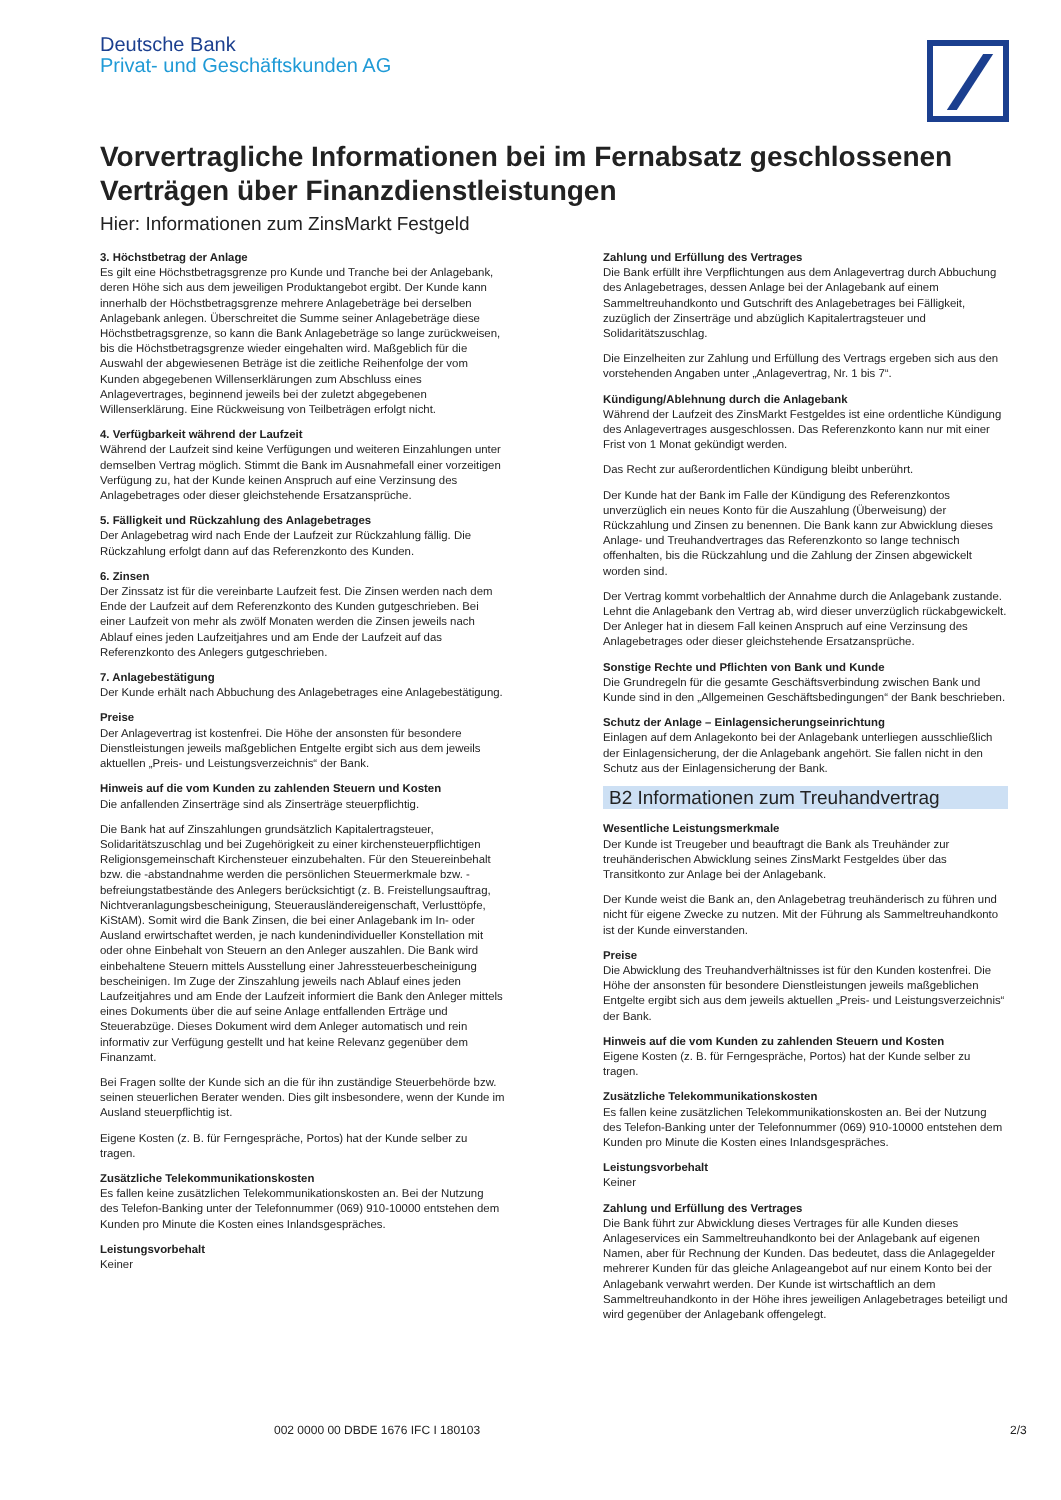Deutsche Bank
Privat- und Geschäftskunden AG
Vorvertragliche Informationen bei im Fernabsatz geschlossenen Verträgen über Finanzdienstleistungen
Hier: Informationen zum ZinsMarkt Festgeld
3. Höchstbetrag der Anlage
Es gilt eine Höchstbetragsgrenze pro Kunde und Tranche bei der Anlagebank, deren Höhe sich aus dem jeweiligen Produktangebot ergibt. Der Kunde kann innerhalb der Höchstbetragsgrenze mehrere Anlagebeträge bei derselben Anlagebank anlegen. Überschreitet die Summe seiner Anlagebeträge diese Höchstbetragsgrenze, so kann die Bank Anlagebeträge so lange zurückweisen, bis die Höchstbetragsgrenze wieder eingehalten wird. Maßgeblich für die Auswahl der abgewiesenen Beträge ist die zeitliche Reihenfolge der vom Kunden abgegebenen Willenserklärungen zum Abschluss eines Anlagevertrages, beginnend jeweils bei der zuletzt abgegebenen Willenserklärung. Eine Rückweisung von Teilbeträgen erfolgt nicht.
4. Verfügbarkeit während der Laufzeit
Während der Laufzeit sind keine Verfügungen und weiteren Einzahlungen unter demselben Vertrag möglich. Stimmt die Bank im Ausnahmefall einer vorzeitigen Verfügung zu, hat der Kunde keinen Anspruch auf eine Verzinsung des Anlagebetrages oder dieser gleichstehende Ersatzansprüche.
5. Fälligkeit und Rückzahlung des Anlagebetrages
Der Anlagebetrag wird nach Ende der Laufzeit zur Rückzahlung fällig. Die Rückzahlung erfolgt dann auf das Referenzkonto des Kunden.
6. Zinsen
Der Zinssatz ist für die vereinbarte Laufzeit fest. Die Zinsen werden nach dem Ende der Laufzeit auf dem Referenzkonto des Kunden gutgeschrieben. Bei einer Laufzeit von mehr als zwölf Monaten werden die Zinsen jeweils nach Ablauf eines jeden Laufzeitjahres und am Ende der Laufzeit auf das Referenzkonto des Anlegers gutgeschrieben.
7. Anlagebestätigung
Der Kunde erhält nach Abbuchung des Anlagebetrages eine Anlagebestätigung.
Preise
Der Anlagevertrag ist kostenfrei. Die Höhe der ansonsten für besondere Dienstleistungen jeweils maßgeblichen Entgelte ergibt sich aus dem jeweils aktuellen „Preis- und Leistungsverzeichnis“ der Bank.
Hinweis auf die vom Kunden zu zahlenden Steuern und Kosten
Die anfallenden Zinserträge sind als Zinserträge steuerpflichtig.
Die Bank hat auf Zinszahlungen grundsätzlich Kapitalertragsteuer, Solidaritätszuschlag und bei Zugehörigkeit zu einer kirchensteuerpflichtigen Religionsgemeinschaft Kirchensteuer einzubehalten. Für den Steuereinbehalt bzw. die -abstandnahme werden die persönlichen Steuermerkmale bzw. -befreiungstatbestände des Anlegers berücksichtigt (z. B. Freistellungsauftrag, Nichtveranlagungsbescheinigung, Steuerausländereigenschaft, Verlusttöpfe, KiStAM). Somit wird die Bank Zinsen, die bei einer Anlagebank im In- oder Ausland erwirtschaftet werden, je nach kundenindividueller Konstellation mit oder ohne Einbehalt von Steuern an den Anleger auszahlen. Die Bank wird einbehaltene Steuern mittels Ausstellung einer Jahressteuerbescheinigung bescheinigen. Im Zuge der Zinszahlung jeweils nach Ablauf eines jeden Laufzeitjahres und am Ende der Laufzeit informiert die Bank den Anleger mittels eines Dokuments über die auf seine Anlage entfallenden Erträge und Steuerabzüge. Dieses Dokument wird dem Anleger automatisch und rein informativ zur Verfügung gestellt und hat keine Relevanz gegenüber dem Finanzamt.
Bei Fragen sollte der Kunde sich an die für ihn zuständige Steuerbehörde bzw. seinen steuerlichen Berater wenden. Dies gilt insbesondere, wenn der Kunde im Ausland steuerpflichtig ist.
Eigene Kosten (z. B. für Ferngespräche, Portos) hat der Kunde selber zu tragen.
Zusätzliche Telekommunikationskosten
Es fallen keine zusätzlichen Telekommunikationskosten an. Bei der Nutzung des Telefon-Banking unter der Telefonnummer (069) 910-10000 entstehen dem Kunden pro Minute die Kosten eines Inlandsgespräches.
Leistungsvorbehalt
Keiner
Zahlung und Erfüllung des Vertrages
Die Bank erfüllt ihre Verpflichtungen aus dem Anlagevertrag durch Abbuchung des Anlagebetrages, dessen Anlage bei der Anlagebank auf einem Sammeltreuhandkonto und Gutschrift des Anlagebetrages bei Fälligkeit, zuzüglich der Zinserträge und abzüglich Kapitalertragsteuer und Solidaritätszuschlag.
Die Einzelheiten zur Zahlung und Erfüllung des Vertrags ergeben sich aus den vorstehenden Angaben unter „Anlagevertrag, Nr. 1 bis 7“.
Kündigung/Ablehnung durch die Anlagebank
Während der Laufzeit des ZinsMarkt Festgeldes ist eine ordentliche Kündigung des Anlagevertrages ausgeschlossen. Das Referenzkonto kann nur mit einer Frist von 1 Monat gekündigt werden.
Das Recht zur außerordentlichen Kündigung bleibt unberührt.
Der Kunde hat der Bank im Falle der Kündigung des Referenzkontos unverzüglich ein neues Konto für die Auszahlung (Überweisung) der Rückzahlung und Zinsen zu benennen. Die Bank kann zur Abwicklung dieses Anlage- und Treuhandvertrages das Referenzkonto so lange technisch offenhalten, bis die Rückzahlung und die Zahlung der Zinsen abgewickelt worden sind.
Der Vertrag kommt vorbehaltlich der Annahme durch die Anlagebank zustande. Lehnt die Anlagebank den Vertrag ab, wird dieser unverzüglich rückabgewickelt. Der Anleger hat in diesem Fall keinen Anspruch auf eine Verzinsung des Anlagebetrages oder dieser gleichstehende Ersatzansprüche.
Sonstige Rechte und Pflichten von Bank und Kunde
Die Grundregeln für die gesamte Geschäftsverbindung zwischen Bank und Kunde sind in den „Allgemeinen Geschäftsbedingungen“ der Bank beschrieben.
Schutz der Anlage – Einlagensicherungseinrichtung
Einlagen auf dem Anlagekonto bei der Anlagebank unterliegen ausschließlich der Einlagensicherung, der die Anlagebank angehört. Sie fallen nicht in den Schutz aus der Einlagensicherung der Bank.
B2 Informationen zum Treuhandvertrag
Wesentliche Leistungsmerkmale
Der Kunde ist Treugeber und beauftragt die Bank als Treuhänder zur treuhänderischen Abwicklung seines ZinsMarkt Festgeldes über das Transitkonto zur Anlage bei der Anlagebank.
Der Kunde weist die Bank an, den Anlagebetrag treuhänderisch zu führen und nicht für eigene Zwecke zu nutzen. Mit der Führung als Sammeltreuhandkonto ist der Kunde einverstanden.
Preise
Die Abwicklung des Treuhandverhältnisses ist für den Kunden kostenfrei. Die Höhe der ansonsten für besondere Dienstleistungen jeweils maßgeblichen Entgelte ergibt sich aus dem jeweils aktuellen „Preis- und Leistungsverzeichnis“ der Bank.
Hinweis auf die vom Kunden zu zahlenden Steuern und Kosten
Eigene Kosten (z. B. für Ferngespräche, Portos) hat der Kunde selber zu tragen.
Zusätzliche Telekommunikationskosten
Es fallen keine zusätzlichen Telekommunikationskosten an. Bei der Nutzung des Telefon-Banking unter der Telefonnummer (069) 910-10000 entstehen dem Kunden pro Minute die Kosten eines Inlandsgespräches.
Leistungsvorbehalt
Keiner
Zahlung und Erfüllung des Vertrages
Die Bank führt zur Abwicklung dieses Vertrages für alle Kunden dieses Anlageservices ein Sammeltreuhandkonto bei der Anlagebank auf eigenen Namen, aber für Rechnung der Kunden. Das bedeutet, dass die Anlagegelder mehrerer Kunden für das gleiche Anlageangebot auf nur einem Konto bei der Anlagebank verwahrt werden. Der Kunde ist wirtschaftlich an dem Sammeltreuhandkonto in der Höhe ihres jeweiligen Anlagebetrages beteiligt und wird gegenüber der Anlagebank offengelegt.
002 0000 00 DBDE 1676 IFC I 180103
2/3